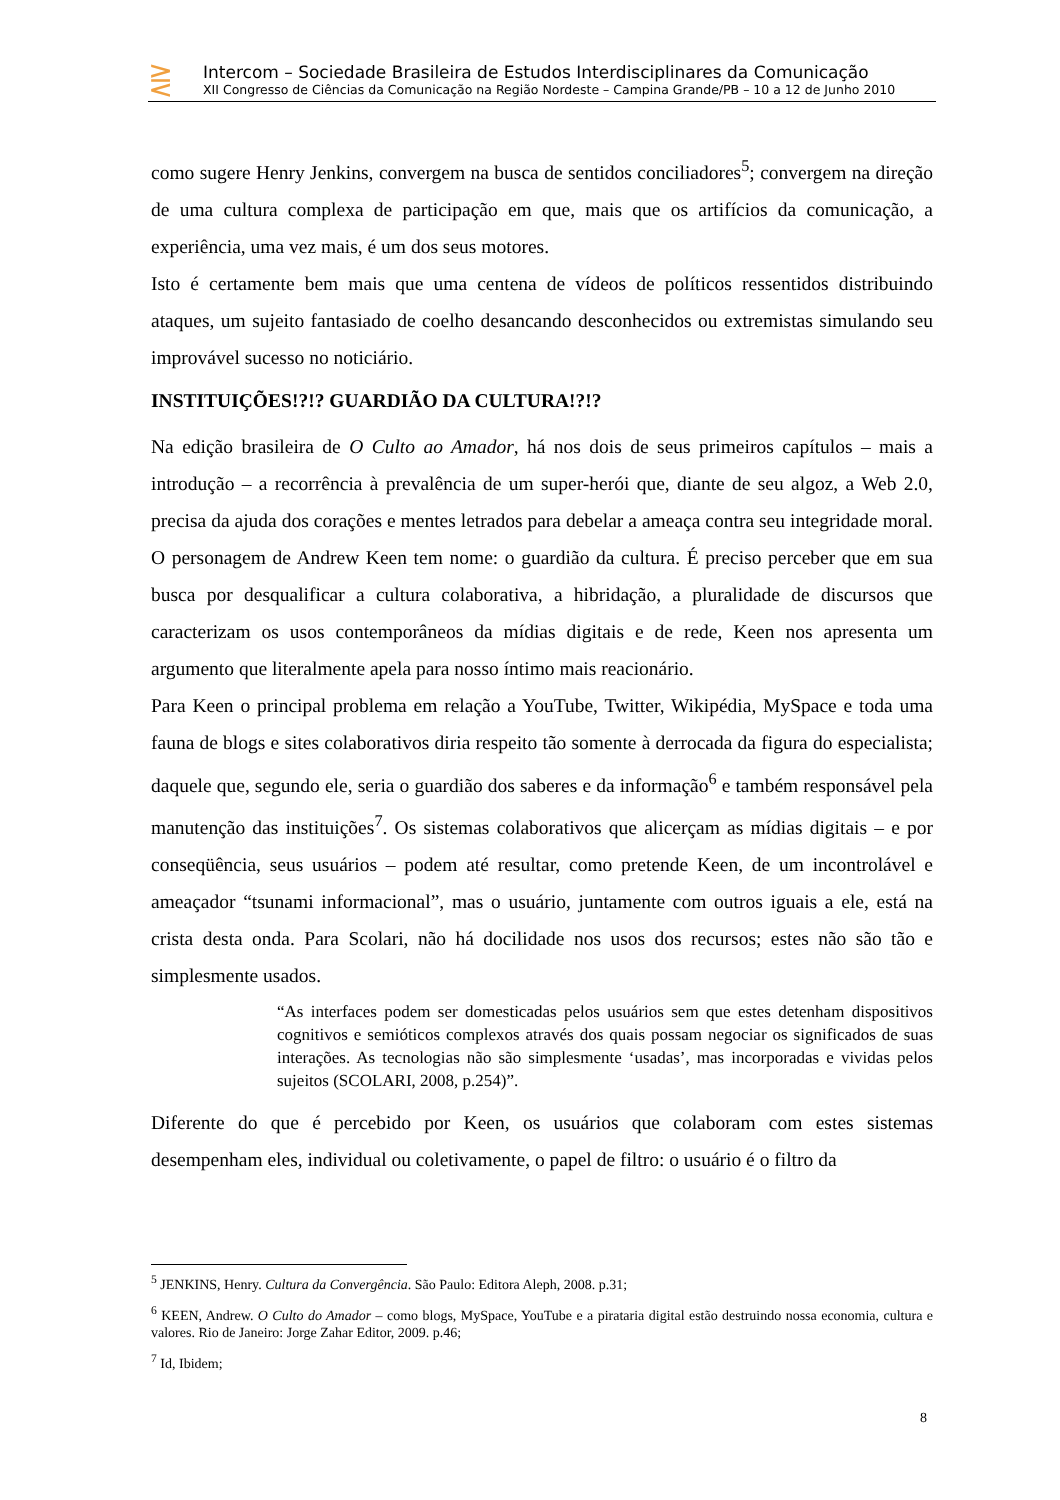⋛
Intercom – Sociedade Brasileira de Estudos Interdisciplinares da Comunicação
XII Congresso de Ciências da Comunicação na Região Nordeste – Campina Grande/PB – 10 a 12 de Junho 2010
como sugere Henry Jenkins, convergem na busca de sentidos conciliadores<sup>5</sup>; convergem na direção de uma cultura complexa de participação em que, mais que os artifícios da comunicação, a experiência, uma vez mais, é um dos seus motores.
Isto é certamente bem mais que uma centena de vídeos de políticos ressentidos distribuindo ataques, um sujeito fantasiado de coelho desancando desconhecidos ou extremistas simulando seu improvável sucesso no noticiário.
INSTITUIÇÕES!?!? GUARDIÃO DA CULTURA!?!?
Na edição brasileira de O Culto ao Amador, há nos dois de seus primeiros capítulos – mais a introdução – a recorrência à prevalência de um super-herói que, diante de seu algoz, a Web 2.0, precisa da ajuda dos corações e mentes letrados para debelar a ameaça contra seu integridade moral. O personagem de Andrew Keen tem nome: o guardião da cultura. É preciso perceber que em sua busca por desqualificar a cultura colaborativa, a hibridação, a pluralidade de discursos que caracterizam os usos contemporâneos da mídias digitais e de rede, Keen nos apresenta um argumento que literalmente apela para nosso íntimo mais reacionário.
Para Keen o principal problema em relação a YouTube, Twitter, Wikipédia, MySpace e toda uma fauna de blogs e sites colaborativos diria respeito tão somente à derrocada da figura do especialista; daquele que, segundo ele, seria o guardião dos saberes e da informação<sup>6</sup> e também responsável pela manutenção das instituições<sup>7</sup>. Os sistemas colaborativos que alicerçam as mídias digitais – e por conseqüência, seus usuários – podem até resultar, como pretende Keen, de um incontrolável e ameaçador “tsunami informacional”, mas o usuário, juntamente com outros iguais a ele, está na crista desta onda. Para Scolari, não há docilidade nos usos dos recursos; estes não são tão e simplesmente usados.
“As interfaces podem ser domesticadas pelos usuários sem que estes detenham dispositivos cognitivos e semióticos complexos através dos quais possam negociar os significados de suas interações. As tecnologias não são simplesmente ‘usadas’, mas incorporadas e vividas pelos sujeitos (SCOLARI, 2008, p.254)”.
Diferente do que é percebido por Keen, os usuários que colaboram com estes sistemas desempenham eles, individual ou coletivamente, o papel de filtro: o usuário é o filtro da
<sup>5</sup> JENKINS, Henry. Cultura da Convergência. São Paulo: Editora Aleph, 2008. p.31;
<sup>6</sup> KEEN, Andrew. O Culto do Amador – como blogs, MySpace, YouTube e a pirataria digital estão destruindo nossa economia, cultura e valores. Rio de Janeiro: Jorge Zahar Editor, 2009. p.46;
<sup>7</sup> Id, Ibidem;
8